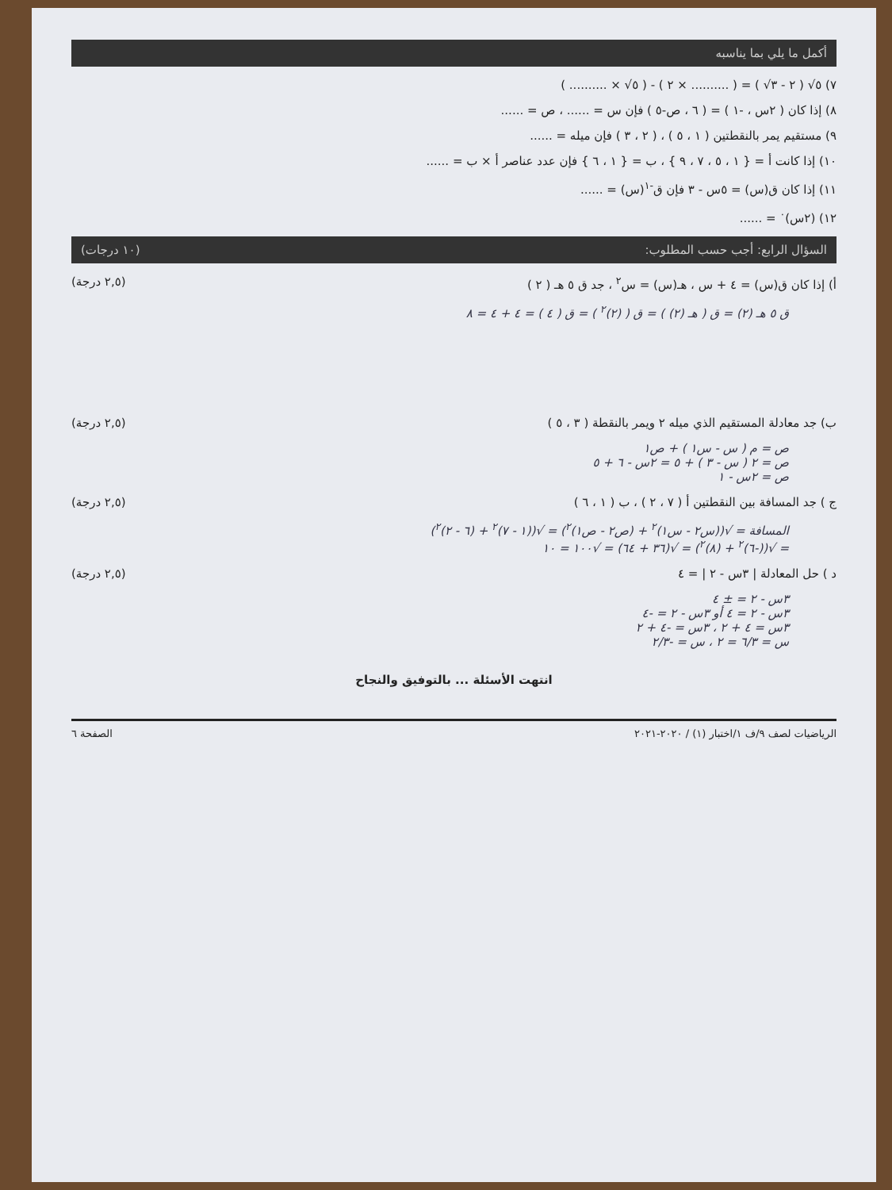أكمل ما يلي بما يناسبه
٧) ٥√ ( ٢ - ٣√ ) = ( .......... × ٢ ) - ( ٥√ × .......... )
٨) إذا كان ( ٢س ، -١ ) = ( ٦ ، ص-٥ ) فإن س = ...... ، ص = ......
٩) مستقيم يمر بالنقطتين ( ١ ، ٥ ) ، ( ٢ ، ٣ ) فإن ميله = ......
١٠) إذا كانت أ = { ١ ، ٥ ، ٧ ، ٩ } ، ب = { ١ ، ٦ } فإن عدد عناصر أ × ب = ......
١١) إذا كان ق(س) = ٥س - ٣ فإن ق<sup>-١</sup>(س) = ......
١٢) (٢س)<sup>٠</sup> = ......
السؤال الرابع: أجب حسب المطلوب: (١٠ درجات)
أ) إذا كان ق(س) = ٤ + س ، هـ(س) = س<sup>٢</sup> ، جد ق ٥ هـ ( ٢ ) (٢,٥ درجة)
ق ٥ هـ (٢) = ق ( هـ (٢) ) = ق ( (٢)<sup>٢</sup> ) = ق ( ٤ ) = ٤ + ٤ = ٨
ب) جد معادلة المستقيم الذي ميله ٢ ويمر بالنقطة ( ٣ ، ٥ ) (٢,٥ درجة)
ص = م ( س - س١ ) + ص١
ص = ٢ ( س - ٣ ) + ٥ = ٢س - ٦ + ٥
ص = ٢س - ١
ج ) جد المسافة بين النقطتين أ ( ٧ ، ٢ ) ، ب ( ١ ، ٦ ) (٢,٥ درجة)
المسافة = √((س٢ - س١)<sup>٢</sup> + (ص٢ - ص١)<sup>٢</sup>) = √((١ - ٧)<sup>٢</sup> + (٦ - ٢)<sup>٢</sup>)
= √((-٦)<sup>٢</sup> + (٨)<sup>٢</sup>) = √(٣٦ + ٦٤) = √١٠٠ = ١٠
د ) حل المعادلة | ٣س - ٢ | = ٤ (٢,٥ درجة)
٣س - ٢ = ± ٤
٣س - ٢ = ٤ أو ٣س - ٢ = -٤
٣س = ٤ + ٢ ، ٣س = -٤ + ٢
س = ٦/٣ = ٢ ، س = -٢/٣
انتهت الأسئلة ... بالتوفيق والنجاح
الرياضيات لصف ٩/ف ١/اختبار (١) / ٢٠٢٠-٢٠٢١ الصفحة ٦